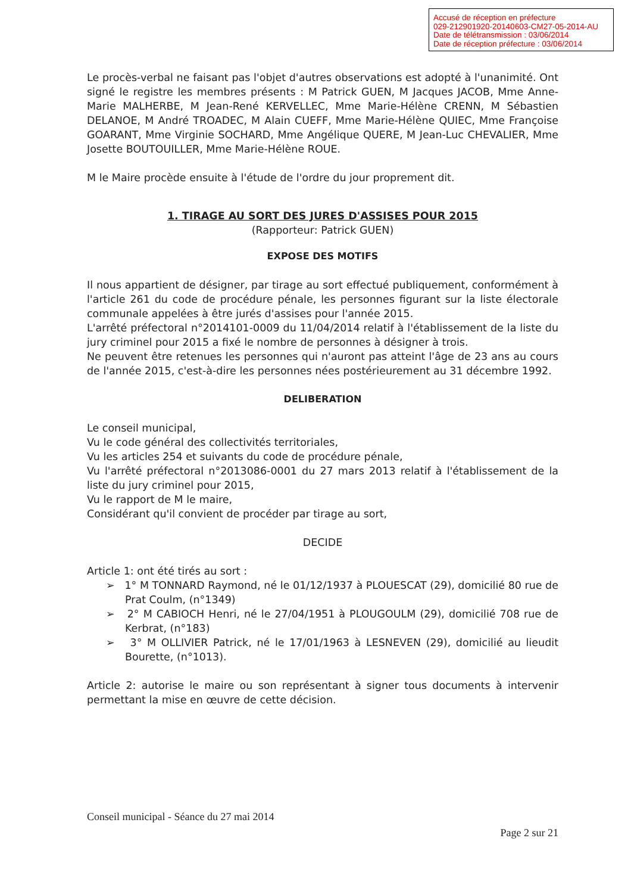Accusé de réception en préfecture
029-212901920-20140603-CM27-05-2014-AU
Date de télétransmission : 03/06/2014
Date de réception préfecture : 03/06/2014
Le procès-verbal ne faisant pas l'objet d'autres observations est adopté à l'unanimité. Ont signé le registre les membres présents : M Patrick GUEN, M Jacques JACOB, Mme Anne-Marie MALHERBE, M Jean-René KERVELLEC, Mme Marie-Hélène CRENN, M Sébastien DELANOE, M André TROADEC, M Alain CUEFF, Mme Marie-Hélène QUIEC, Mme Françoise GOARANT, Mme Virginie SOCHARD, Mme Angélique QUERE, M Jean-Luc CHEVALIER, Mme Josette BOUTOUILLER, Mme Marie-Hélène ROUE.
M le Maire procède ensuite à l'étude de l'ordre du jour proprement dit.
1. TIRAGE AU SORT DES JURES D'ASSISES POUR 2015
(Rapporteur: Patrick GUEN)
EXPOSE DES MOTIFS
Il nous appartient de désigner, par tirage au sort effectué publiquement, conformément à l'article 261 du code de procédure pénale, les personnes figurant sur la liste électorale communale appelées à être jurés d'assises pour l'année 2015.
L'arrêté préfectoral n°2014101-0009 du 11/04/2014 relatif à l'établissement de la liste du jury criminel pour 2015 a fixé le nombre de personnes à désigner à trois.
Ne peuvent être retenues les personnes qui n'auront pas atteint l'âge de 23 ans au cours de l'année 2015, c'est-à-dire les personnes nées postérieurement au 31 décembre 1992.
DELIBERATION
Le conseil municipal,
Vu le code général des collectivités territoriales,
Vu les articles 254 et suivants du code de procédure pénale,
Vu l'arrêté préfectoral n°2013086-0001 du 27 mars 2013 relatif à l'établissement de la liste du jury criminel pour 2015,
Vu le rapport de M le maire,
Considérant qu'il convient de procéder par tirage au sort,
DECIDE
Article 1: ont été tirés au sort :
➢ 1° M TONNARD Raymond, né le 01/12/1937 à PLOUESCAT (29), domicilié 80 rue de Prat Coulm, (n°1349)
➢ 2° M CABIOCH Henri, né le 27/04/1951 à PLOUGOULM (29), domicilié 708 rue de Kerbrat, (n°183)
➢ 3° M OLLIVIER Patrick, né le 17/01/1963 à LESNEVEN (29), domicilié au lieudit Bourette, (n°1013).
Article 2: autorise le maire ou son représentant à signer tous documents à intervenir permettant la mise en œuvre de cette décision.
Conseil municipal - Séance du 27 mai 2014
Page 2 sur 21